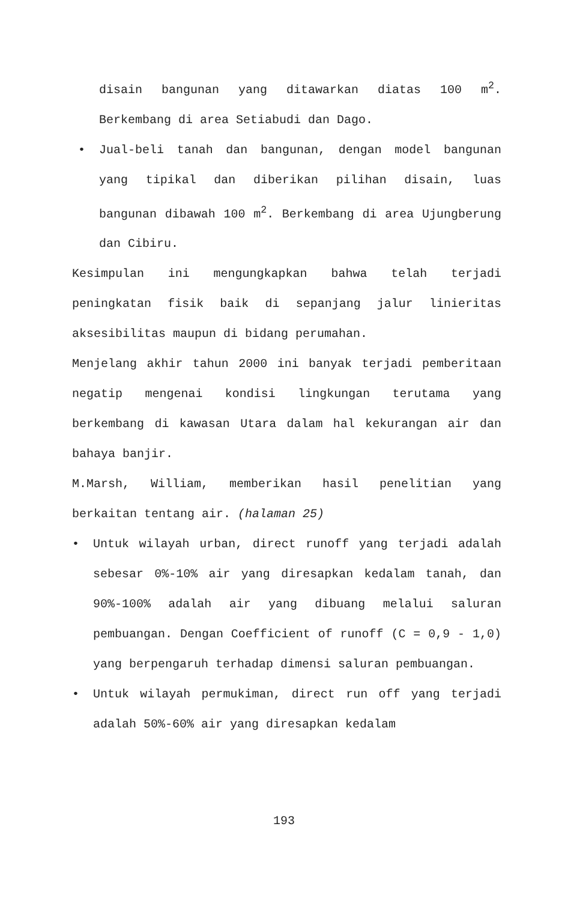disain bangunan yang ditawarkan diatas 100 m<sup>2</sup>. Berkembang di area Setiabudi dan Dago.
• Jual-beli tanah dan bangunan, dengan model bangunan yang tipikal dan diberikan pilihan disain, luas bangunan dibawah 100 m<sup>2</sup>. Berkembang di area Ujungberung dan Cibiru.
Kesimpulan ini mengungkapkan bahwa telah terjadi peningkatan fisik baik di sepanjang jalur linieritas aksesibilitas maupun di bidang perumahan.
Menjelang akhir tahun 2000 ini banyak terjadi pemberitaan negatip mengenai kondisi lingkungan terutama yang berkembang di kawasan Utara dalam hal kekurangan air dan bahaya banjir.
M.Marsh, William, memberikan hasil penelitian yang berkaitan tentang air. (halaman 25)
• Untuk wilayah urban, direct runoff yang terjadi adalah sebesar 0%-10% air yang diresapkan kedalam tanah, dan 90%-100% adalah air yang dibuang melalui saluran pembuangan. Dengan Coefficient of runoff (C = 0,9 - 1,0) yang berpengaruh terhadap dimensi saluran pembuangan.
• Untuk wilayah permukiman, direct run off yang terjadi adalah 50%-60% air yang diresapkan kedalam
193